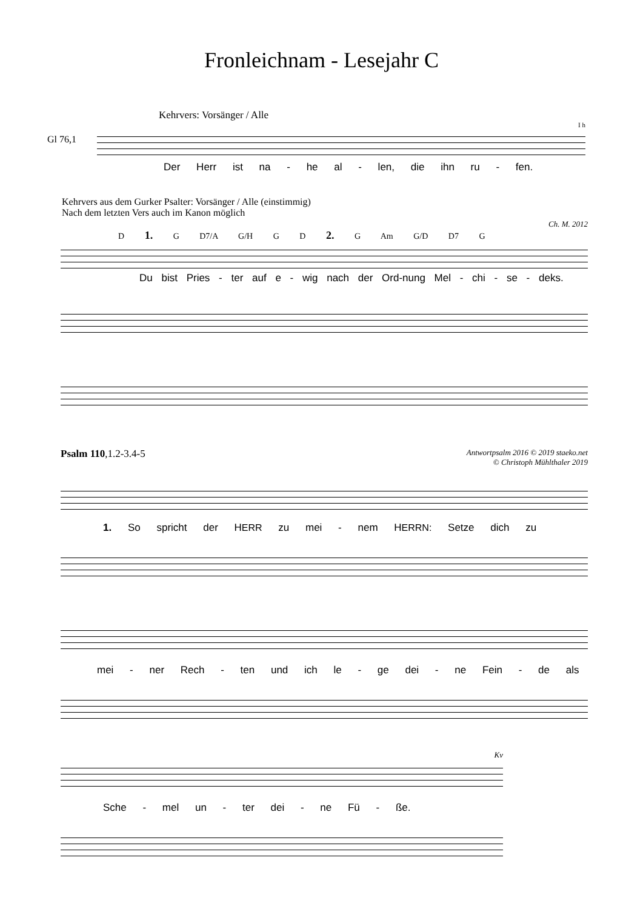Fronleichnam - Lesejahr C
Kehrvers: Vorsänger / Alle
Gl 76,1
I h
Der Herr ist na - he al - len, die ihn ru - fen.
Kehrvers aus dem Gurker Psalter: Vorsänger / Alle (einstimmig)
Nach dem letzten Vers auch im Kanon möglich
Ch. M. 2012
D 1. G D7/A G/H G D 2. G Am G/D D7 G
Du bist Pries - ter auf e - wig nach der Ord-nung Mel - chi - se - deks.
Psalm 110,1.2-3.4-5 Antwortpsalm 2016 © 2019 staeko.net
© Christoph Mühlthaler 2019
1. So spricht der HERR zu mei - nem HERRN: Setze dich zu
mei - ner Rech - ten und ich le - ge dei - ne Fein - de als
Kv
Sche - mel un - ter dei - ne Fü - ße.